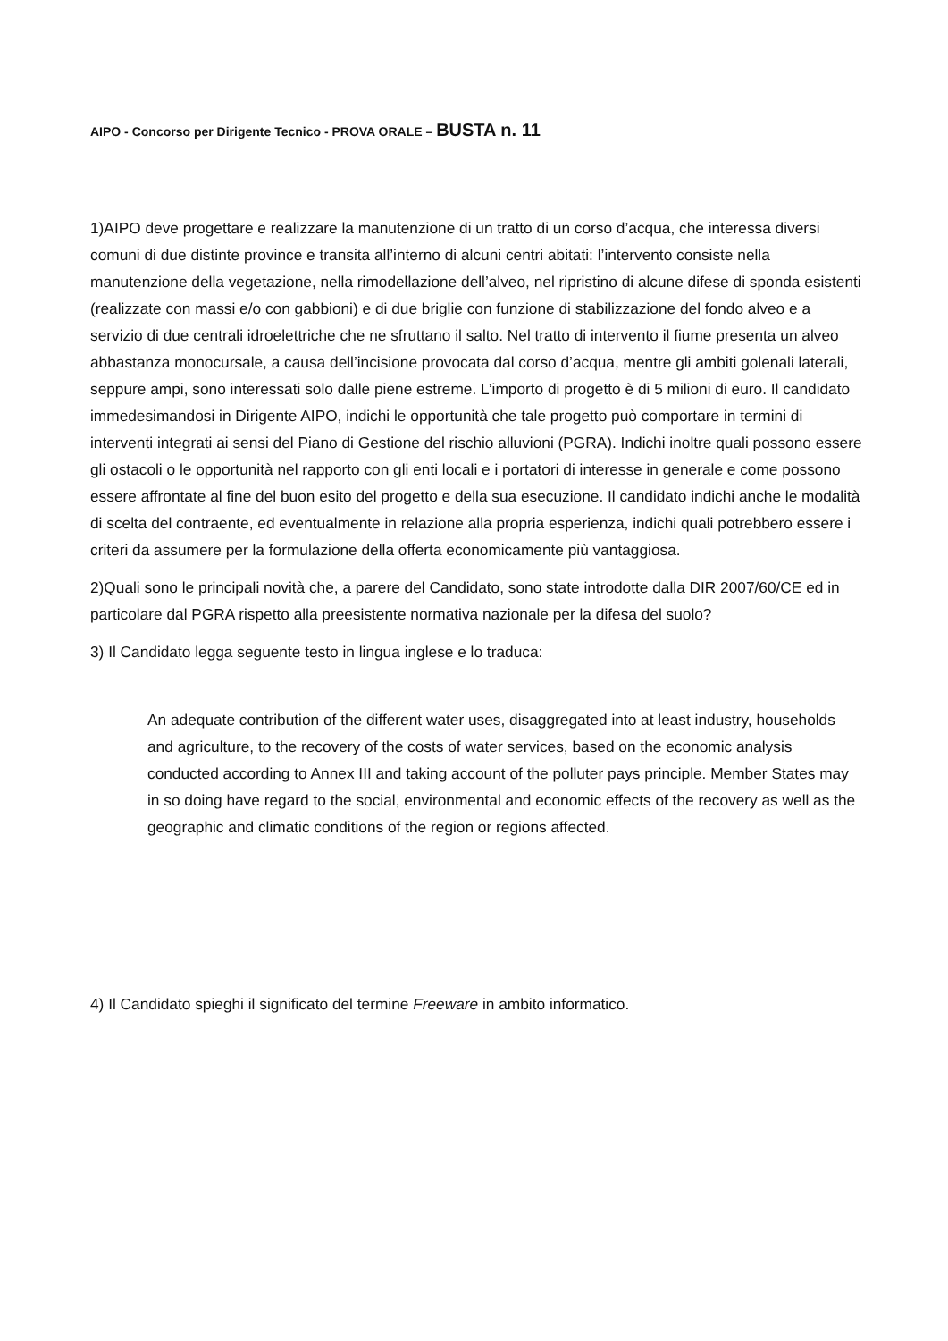AIPO - Concorso per Dirigente Tecnico - PROVA ORALE – BUSTA n. 11
1)AIPO deve progettare e realizzare la manutenzione di un tratto di un corso d’acqua, che interessa diversi comuni di due distinte province e transita all’interno di alcuni centri abitati: l’intervento consiste nella manutenzione della vegetazione, nella rimodellazione dell’alveo, nel ripristino di alcune difese di sponda esistenti (realizzate con massi e/o con gabbioni) e di due briglie con funzione di stabilizzazione del fondo alveo e a servizio di due centrali idroelettriche che ne sfruttano il salto. Nel tratto di intervento il fiume presenta un alveo abbastanza monocursale, a causa dell’incisione provocata dal corso d’acqua, mentre gli ambiti golenali laterali, seppure ampi, sono interessati solo dalle piene estreme. L’importo di progetto è di 5 milioni di euro. Il candidato immedesimandosi in Dirigente AIPO, indichi le opportunità che tale progetto può comportare in termini di interventi integrati ai sensi del Piano di Gestione del rischio alluvioni (PGRA). Indichi inoltre quali possono essere gli ostacoli o le opportunità nel rapporto con gli enti locali e i portatori di interesse in generale e come possono essere affrontate al fine del buon esito del progetto e della sua esecuzione. Il candidato indichi anche le modalità di scelta del contraente, ed eventualmente in relazione alla propria esperienza, indichi quali potrebbero essere i criteri da assumere per la formulazione della offerta economicamente più vantaggiosa.
2)Quali sono le principali novità che, a parere del Candidato, sono state introdotte dalla DIR 2007/60/CE ed in particolare dal PGRA rispetto alla preesistente normativa nazionale per la difesa del suolo?
3) Il Candidato legga seguente testo in lingua inglese e lo traduca:
An adequate contribution of the different water uses, disaggregated into at least industry, households and agriculture, to the recovery of the costs of water services, based on the economic analysis conducted according to Annex III and taking account of the polluter pays principle. Member States may in so doing have regard to the social, environmental and economic effects of the recovery as well as the geographic and climatic conditions of the region or regions affected.
4) Il Candidato spieghi il significato del termine Freeware in ambito informatico.